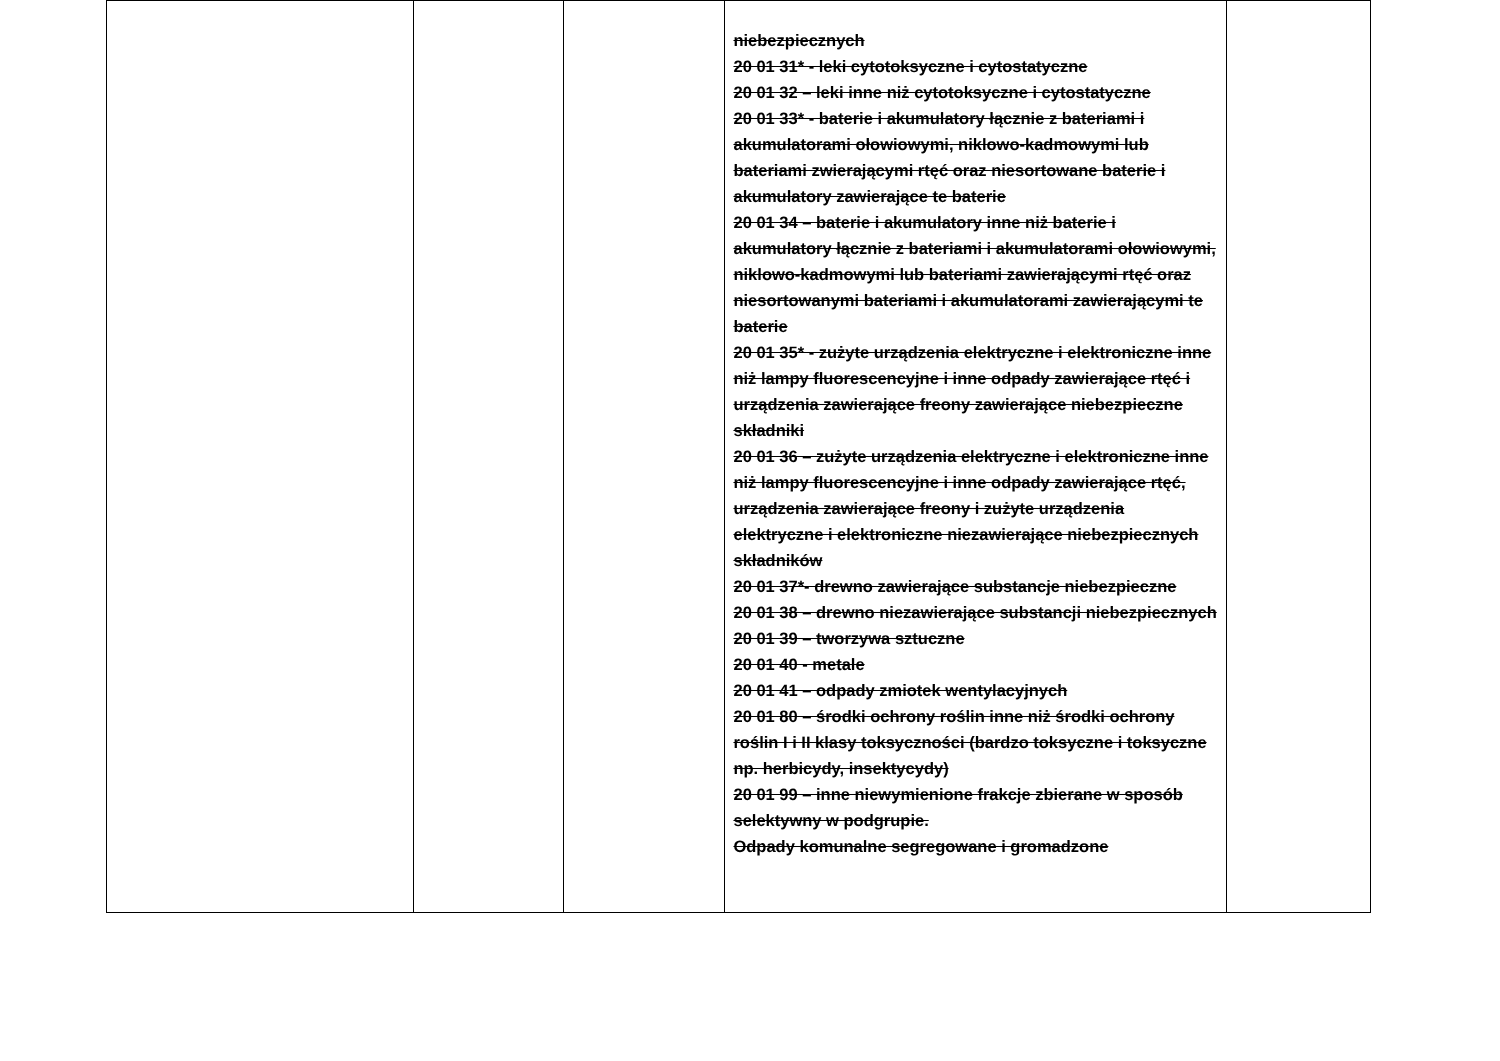| | | | niebezpiecznych 20 01 31* - leki cytotoksyczne i cytostatyczne 20 01 32 – leki inne niż cytotoksyczne i cytostatyczne 20 01 33* - baterie i akumulatory łącznie z bateriami i akumulatorami ołowiowymi, niklowo-kadmowymi lub bateriami zwierającymi rtęć oraz niesortowane baterie i akumulatory zawierające te baterie 20 01 34 – baterie i akumulatory inne niż baterie i akumulatory łącznie z bateriami i akumulatorami ołowiowymi, niklowo-kadmowymi lub bateriami zawierającymi rtęć oraz niesortowanymi bateriami i akumulatorami zawierającymi te baterie 20 01 35* - zużyte urządzenia elektryczne i elektroniczne inne niż lampy fluorescencyjne i inne odpady zawierające rtęć i urządzenia zawierające freony zawierające niebezpieczne składniki 20 01 36 – zużyte urządzenia elektryczne i elektroniczne inne niż lampy fluorescencyjne i inne odpady zawierające rtęć, urządzenia zawierające freony i zużyte urządzenia elektryczne i elektroniczne niezawierające niebezpiecznych składników 20 01 37*- drewno zawierające substancje niebezpieczne 20 01 38 – drewno niezawierające substancji niebezpiecznych 20 01 39 – tworzywa sztuczne 20 01 40 - metale 20 01 41 – odpady zmiotek wentylacyjnych 20 01 80 – środki ochrony roślin inne niż środki ochrony roślin I i II klasy toksyczności (bardzo toksyczne i toksyczne np. herbicydy, insektycydy) 20 01 99 – inne niewymienione frakcje zbierane w sposób selektywny w podgrupie. Odpady komunalne segregowane i gromadzone | |